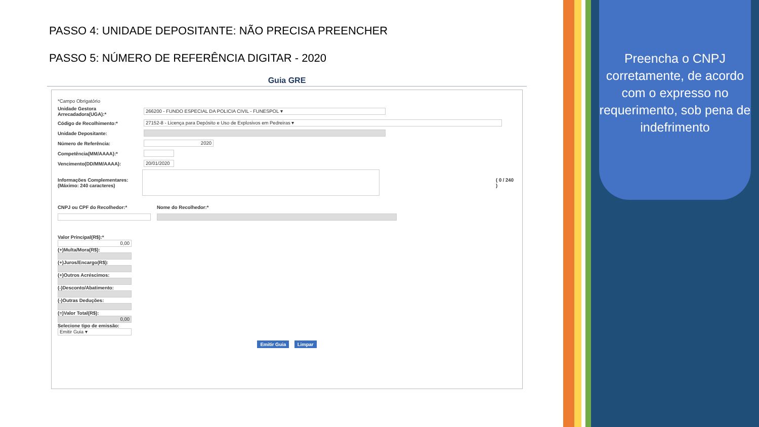PASSO 4: UNIDADE DEPOSITANTE: NÃO PRECISA PREENCHER
PASSO 5: NÚMERO DE REFERÊNCIA DIGITAR - 2020
Guia GRE
*Campo Obrigatório
Unidade Gestora Arrecadadora(UGA):* 266200 - FUNDO ESPECIAL DA POLICIA CIVIL - FUNESPOL ▾
Código de Recolhimento:* 27152-8 - Licença para Depósito e Uso de Explosivos em Pedreiras ▾
Unidade Depositante:
Número de Referência: 2020
Competência(MM/AAAA):*
Vencimento(DD/MM/AAAA): 20/01/2020
Informações Complementares: (Máximo: 240 caracteres) ( 0 / 240 )
CNPJ ou CPF do Recolhedor:* Nome do Recolhedor:*
Valor Principal(R$):*
0,00
(+)Multa/Mora(R$):
(+)Juros/Encargo(R$):
(+)Outros Acréscimos:
(-)Desconto/Abatimento:
(-)Outras Deduções:
(=)Valor Total(R$):
0,00
Selecione tipo de emissão:
Emitir Guia ▾
Emitir Guia Limpar
Preencha o CNPJ corretamente, de acordo com o expresso no requerimento, sob pena de indefrimento